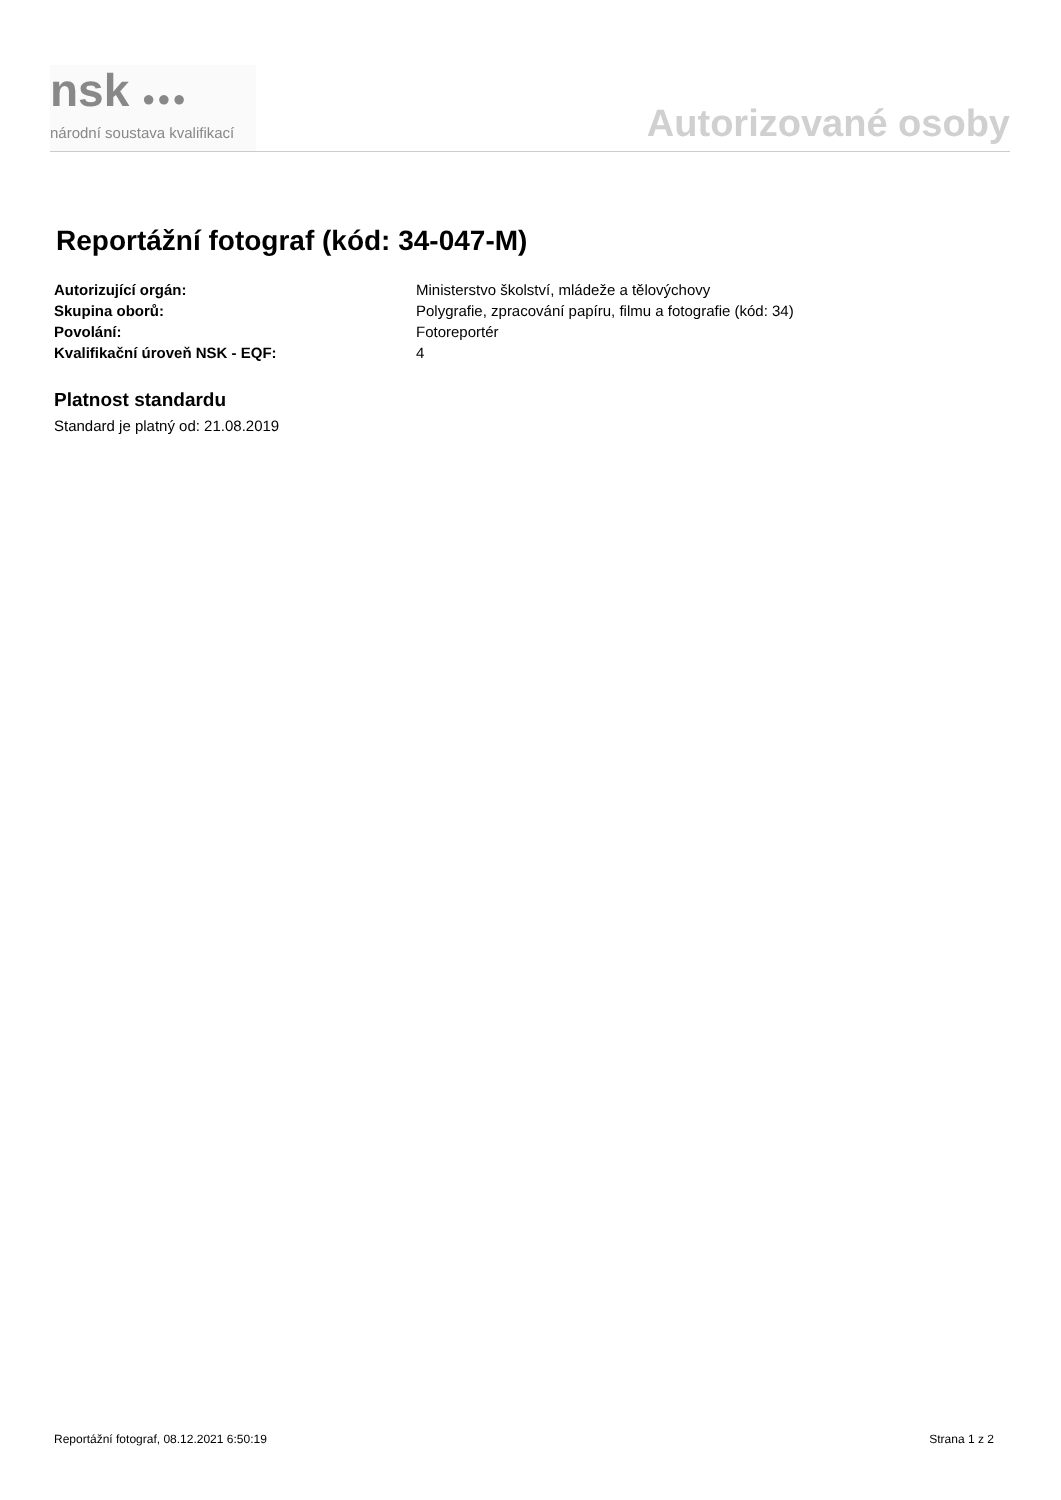nsk ●●●
národní soustava kvalifikací
Autorizované osoby
Reportážní fotograf (kód: 34-047-M)
| Autorizující orgán: | Ministerstvo školství, mládeže a tělovýchovy |
| Skupina oborů: | Polygrafie, zpracování papíru, filmu a fotografie (kód: 34) |
| Povolání: | Fotoreportér |
| Kvalifikační úroveň NSK - EQF: | 4 |
Platnost standardu
Standard je platný od: 21.08.2019
Reportážní fotograf, 08.12.2021 6:50:19 Strana 1 z 2